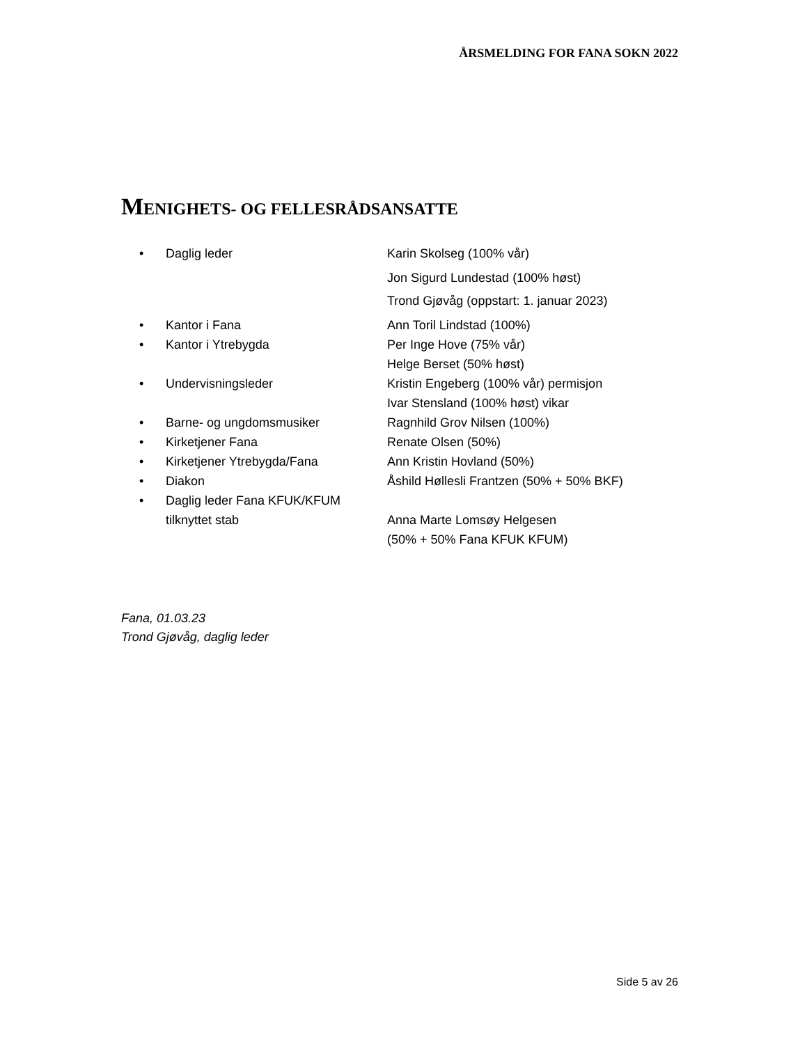ÅRSMELDING FOR FANA SOKN 2022
MENIGHETS- OG FELLESRÅDSANSATTE
| • | Daglig leder | Karin Skolseg (100% vår) |
| | | Jon Sigurd Lundestad (100% høst) |
| | | Trond Gjøvåg (oppstart: 1. januar 2023) |
| • | Kantor i Fana | Ann Toril Lindstad (100%) |
| • | Kantor i Ytrebygda | Per Inge Hove (75% vår) Helge Berset (50% høst) |
| • | Undervisningsleder | Kristin Engeberg (100% vår) permisjon Ivar Stensland (100% høst) vikar |
| • | Barne- og ungdomsmusiker | Ragnhild Grov Nilsen (100%) |
| • | Kirketjener Fana | Renate Olsen (50%) |
| • | Kirketjener Ytrebygda/Fana | Ann Kristin Hovland (50%) |
| • | Diakon | Åshild Høllesli Frantzen (50% + 50% BKF) |
| • | Daglig leder Fana KFUK/KFUM tilknyttet stab | Anna Marte Lomsøy Helgesen (50% + 50% Fana KFUK KFUM) |
Fana, 01.03.23
Trond Gjøvåg, daglig leder
Side 5 av 26